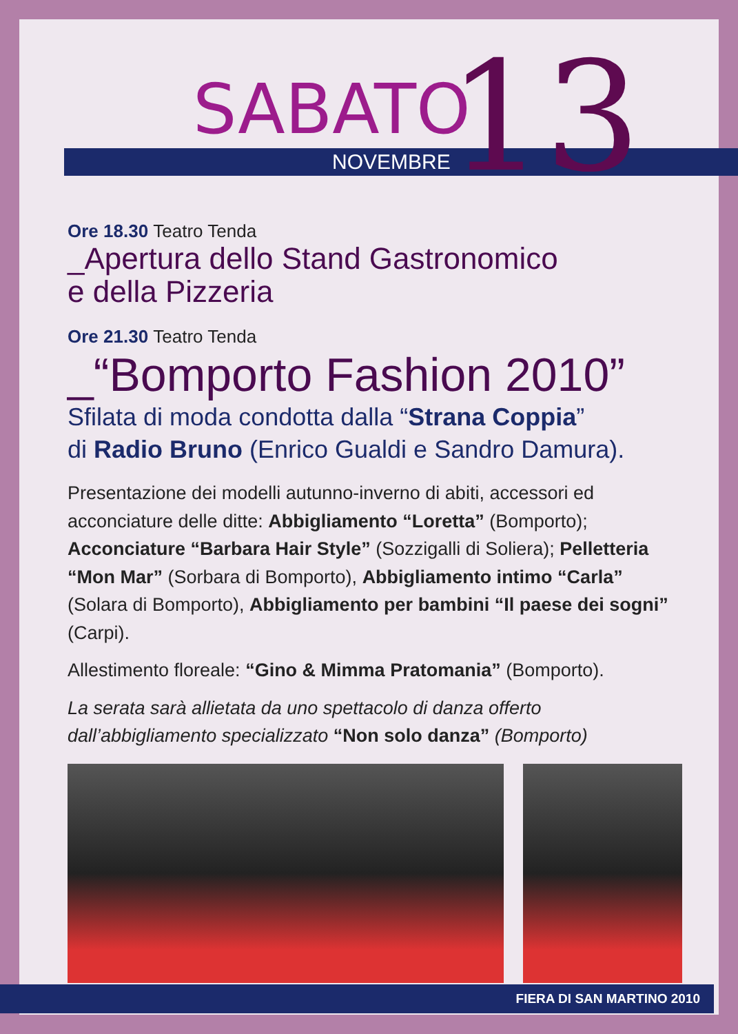SABATO
NOVEMBRE 13
Ore 18.30 Teatro Tenda
_Apertura dello Stand Gastronomico
e della Pizzeria
Ore 21.30 Teatro Tenda
_“Bomporto Fashion 2010”
Sfilata di moda condotta dalla “Strana Coppia”
di Radio Bruno (Enrico Gualdi e Sandro Damura).
Presentazione dei modelli autunno-inverno di abiti, accessori ed acconciature delle ditte: Abbigliamento “Loretta” (Bomporto); Acconciature “Barbara Hair Style” (Sozzigalli di Soliera); Pelletteria “Mon Mar” (Sorbara di Bomporto), Abbigliamento intimo “Carla” (Solara di Bomporto), Abbigliamento per bambini “Il paese dei sogni” (Carpi).
Allestimento floreale: “Gino & Mimma Pratomania” (Bomporto).
La serata sarà allietata da uno spettacolo di danza offerto dall’abbigliamento specializzato “Non solo danza” (Bomporto)
FIERA DI SAN MARTINO 2010